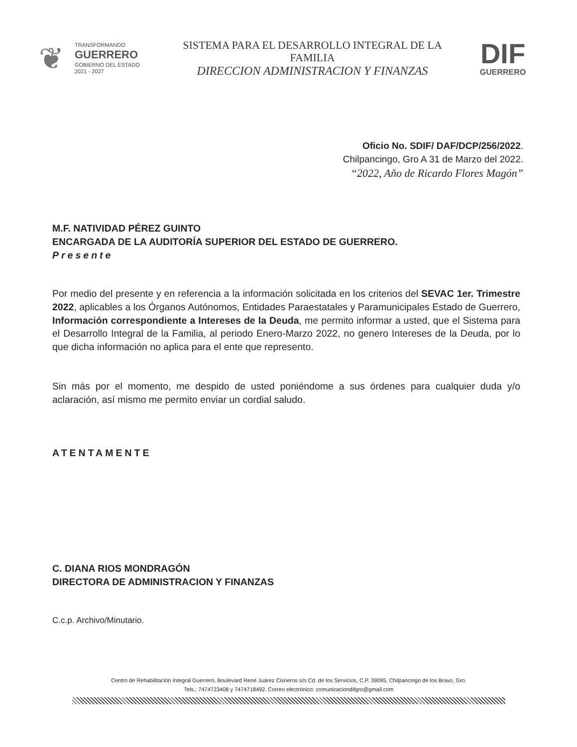❦
TRANSFORMANDO
GUERRERO
GOBIERNO DEL ESTADO
2021 - 2027
SISTEMA PARA EL DESARROLLO INTEGRAL DE LA
FAMILIA
DIRECCION ADMINISTRACION Y FINANZAS
DIF
GUERRERO
Oficio No. SDIF/ DAF/DCP/256/2022.
Chilpancingo, Gro A 31 de Marzo del 2022.
“2022, Año de Ricardo Flores Magón”
M.F. NATIVIDAD PÉREZ GUINTO
ENCARGADA DE LA AUDITORÍA SUPERIOR DEL ESTADO DE GUERRERO.
Presente
Por medio del presente y en referencia a la información solicitada en los criterios del SEVAC 1er. Trimestre 2022, aplicables a los Órganos Autónomos, Entidades Paraestatales y Paramunicipales Estado de Guerrero, Información correspondiente a Intereses de la Deuda, me permito informar a usted, que el Sistema para el Desarrollo Integral de la Familia, al periodo Enero-Marzo 2022, no genero Intereses de la Deuda, por lo que dicha información no aplica para el ente que represento.
Sin más por el momento, me despido de usted poniéndome a sus órdenes para cualquier duda y/o aclaración, así mismo me permito enviar un cordial saludo.
ATENTAMENTE
C. DIANA RIOS MONDRAGÓN
DIRECTORA DE ADMINISTRACION Y FINANZAS
C.c.p. Archivo/Minutario.
Centro de Rehabilitación Integral Guerrero, Boulevard René Juárez Cisneros s/n Cd. de los Servicios, C.P. 39095, Chilpancingo de los Bravo, Gro.
Tels.: 7474723408 y 7474718492. Correo electrónico: comunicaciondifgro@gmail.com